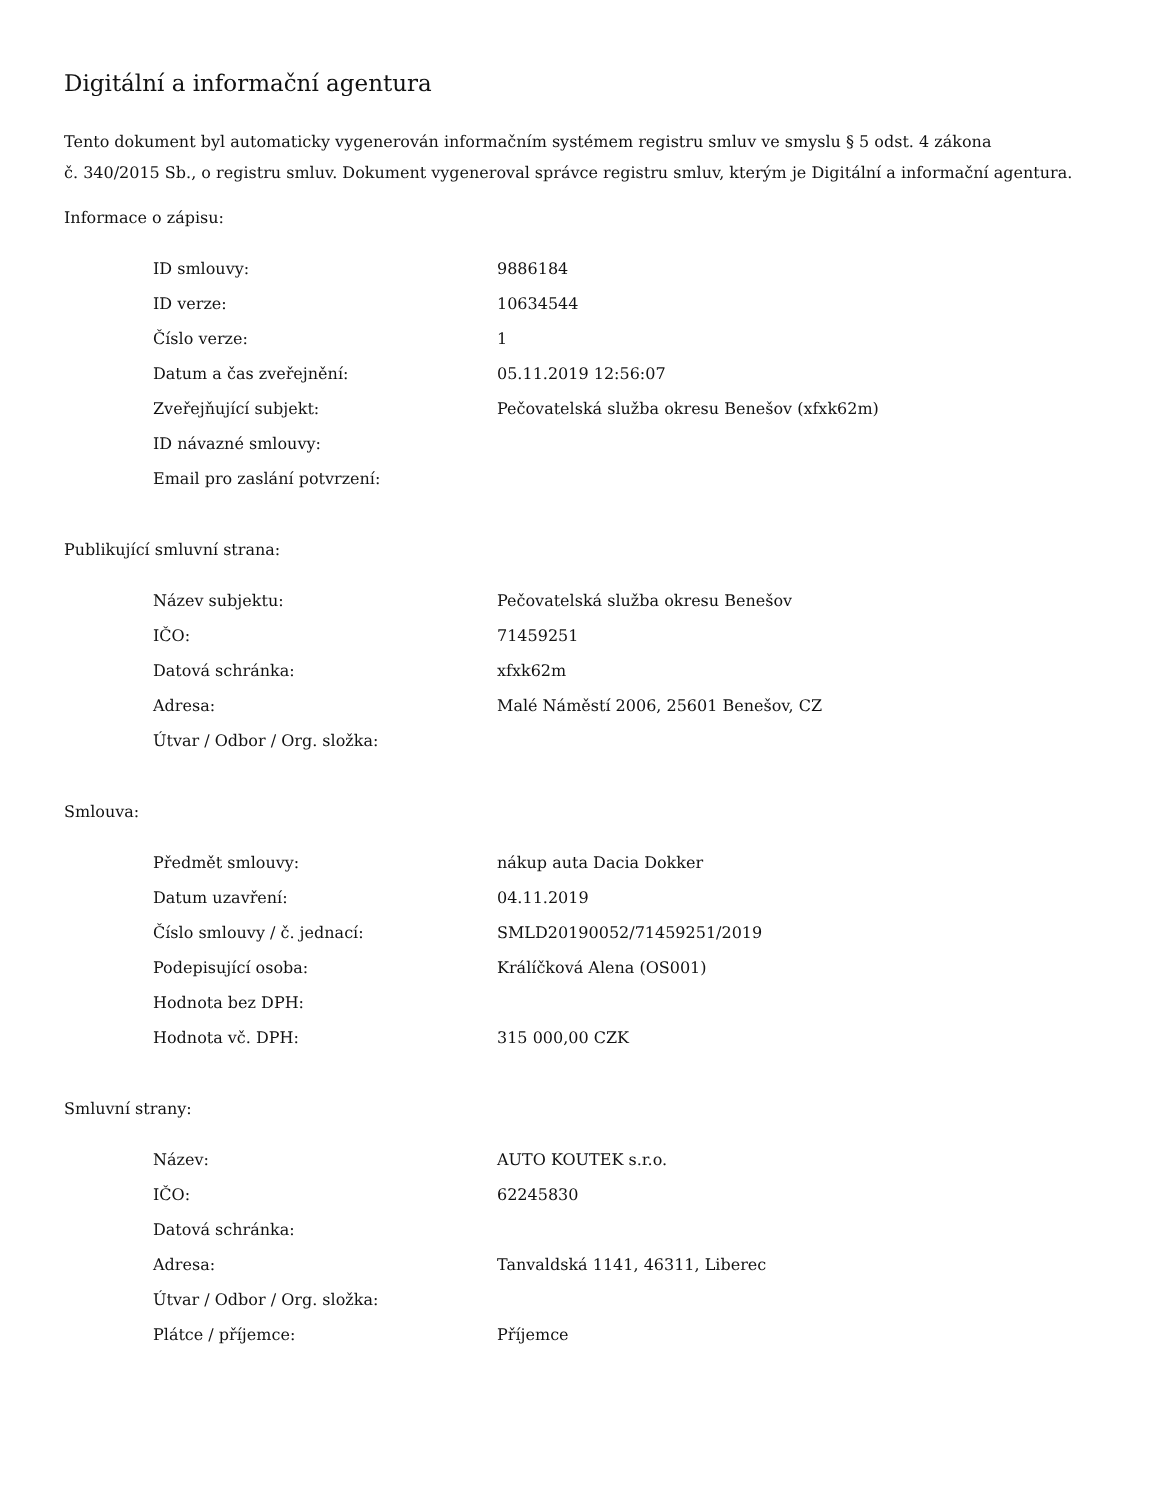Digitální a informační agentura
Tento dokument byl automaticky vygenerován informačním systémem registru smluv ve smyslu § 5 odst. 4 zákona
č. 340/2015 Sb., o registru smluv. Dokument vygeneroval správce registru smluv, kterým je Digitální a informační agentura.
Informace o zápisu:
| ID smlouvy: | 9886184 |
| ID verze: | 10634544 |
| Číslo verze: | 1 |
| Datum a čas zveřejnění: | 05.11.2019 12:56:07 |
| Zveřejňující subjekt: | Pečovatelská služba okresu Benešov (xfxk62m) |
| ID návazné smlouvy: | |
| Email pro zaslání potvrzení: | |
Publikující smluvní strana:
| Název subjektu: | Pečovatelská služba okresu Benešov |
| IČO: | 71459251 |
| Datová schránka: | xfxk62m |
| Adresa: | Malé Náměstí 2006, 25601 Benešov, CZ |
| Útvar / Odbor / Org. složka: | |
Smlouva:
| Předmět smlouvy: | nákup auta Dacia Dokker |
| Datum uzavření: | 04.11.2019 |
| Číslo smlouvy / č. jednací: | SMLD20190052/71459251/2019 |
| Podepisující osoba: | Králíčková Alena (OS001) |
| Hodnota bez DPH: | |
| Hodnota vč. DPH: | 315 000,00 CZK |
Smluvní strany:
| Název: | AUTO KOUTEK s.r.o. |
| IČO: | 62245830 |
| Datová schránka: | |
| Adresa: | Tanvaldská 1141, 46311, Liberec |
| Útvar / Odbor / Org. složka: | |
| Plátce / příjemce: | Příjemce |